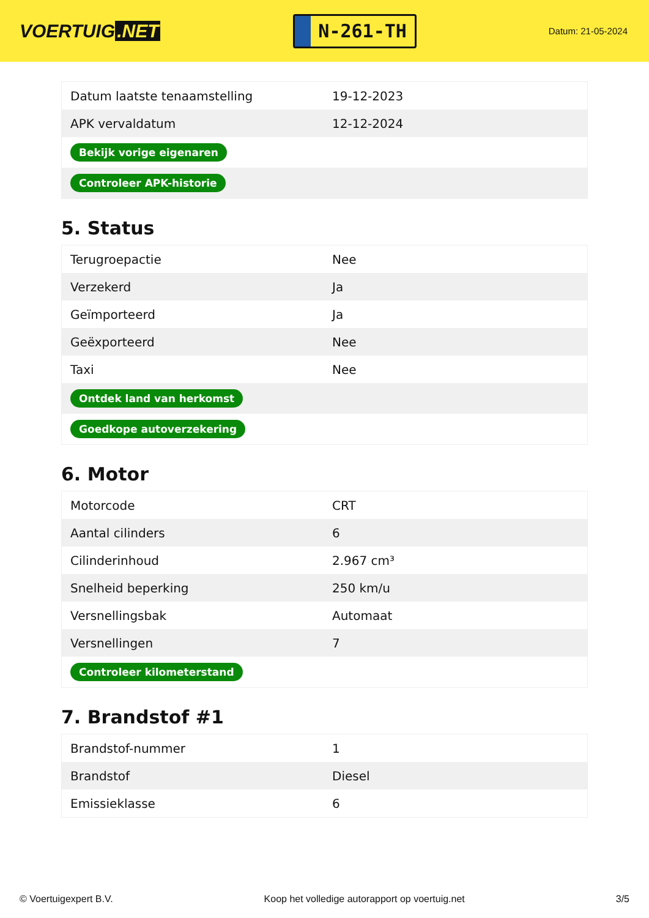VOERTUIG.NET
N-261-TH
Datum: 21-05-2024
| Datum laatste tenaamstelling | 19-12-2023 |
| APK vervaldatum | 12-12-2024 |
| Bekijk vorige eigenaren | |
| Controleer APK-historie | |
5. Status
| Terugroepactie | Nee |
| Verzekerd | Ja |
| Geïmporteerd | Ja |
| Geëxporteerd | Nee |
| Taxi | Nee |
| Ontdek land van herkomst | |
| Goedkope autoverzekering | |
6. Motor
| Motorcode | CRT |
| Aantal cilinders | 6 |
| Cilinderinhoud | 2.967 cm³ |
| Snelheid beperking | 250 km/u |
| Versnellingsbak | Automaat |
| Versnellingen | 7 |
| Controleer kilometerstand | |
7. Brandstof #1
| Brandstof-nummer | 1 |
| Brandstof | Diesel |
| Emissieklasse | 6 |
© Voertuigexpert B.V. Koop het volledige autorapport op voertuig.net 3/5